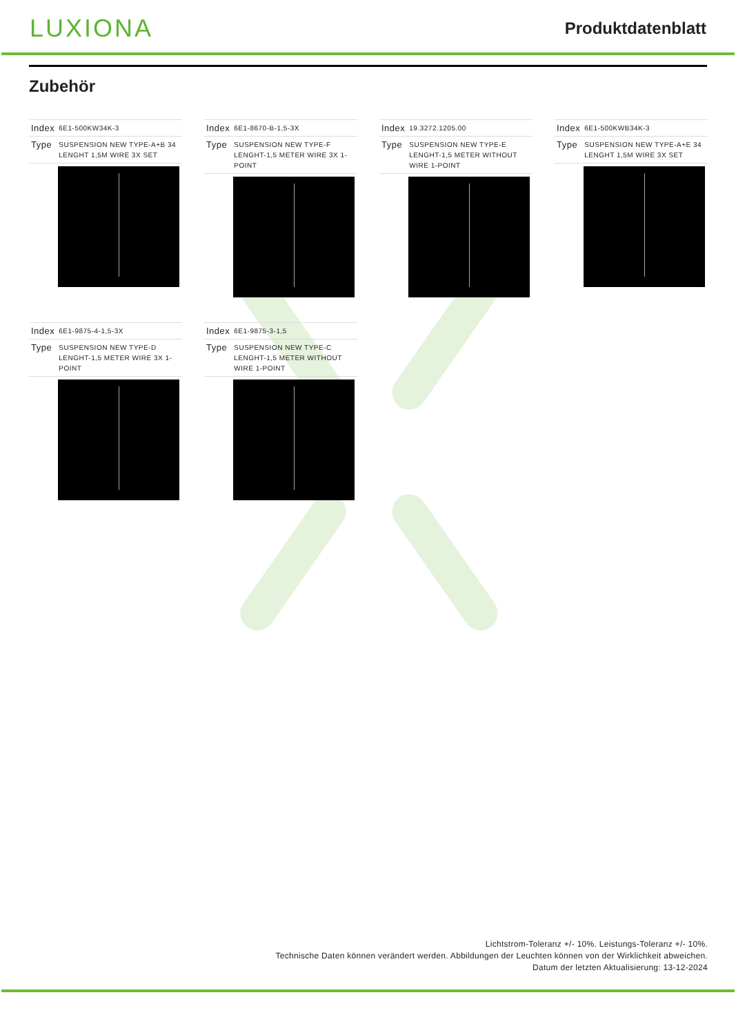LUXIONA
Produktdatenblatt
Zubehör
| Index | 6E1-500KW34K-3 |
| Type | SUSPENSION NEW TYPE-A+B 34 LENGHT 1,5M WIRE 3X SET |
| Index | 6E1-8670-B-1,5-3X |
| Type | SUSPENSION NEW TYPE-F LENGHT-1,5 METER WIRE 3X 1-POINT |
| Index | 19.3272.1205.00 |
| Type | SUSPENSION NEW TYPE-E LENGHT-1,5 METER WITHOUT WIRE 1-POINT |
| Index | 6E1-500KWB34K-3 |
| Type | SUSPENSION NEW TYPE-A+E 34 LENGHT 1,5M WIRE 3X SET |
| Index | 6E1-9875-4-1,5-3X |
| Type | SUSPENSION NEW TYPE-D LENGHT-1,5 METER WIRE 3X 1-POINT |
| Index | 6E1-9875-3-1,5 |
| Type | SUSPENSION NEW TYPE-C LENGHT-1,5 METER WITHOUT WIRE 1-POINT |
Lichtstrom-Toleranz +/- 10%. Leistungs-Toleranz +/- 10%.
Technische Daten können verändert werden. Abbildungen der Leuchten können von der Wirklichkeit abweichen.
Datum der letzten Aktualisierung: 13-12-2024